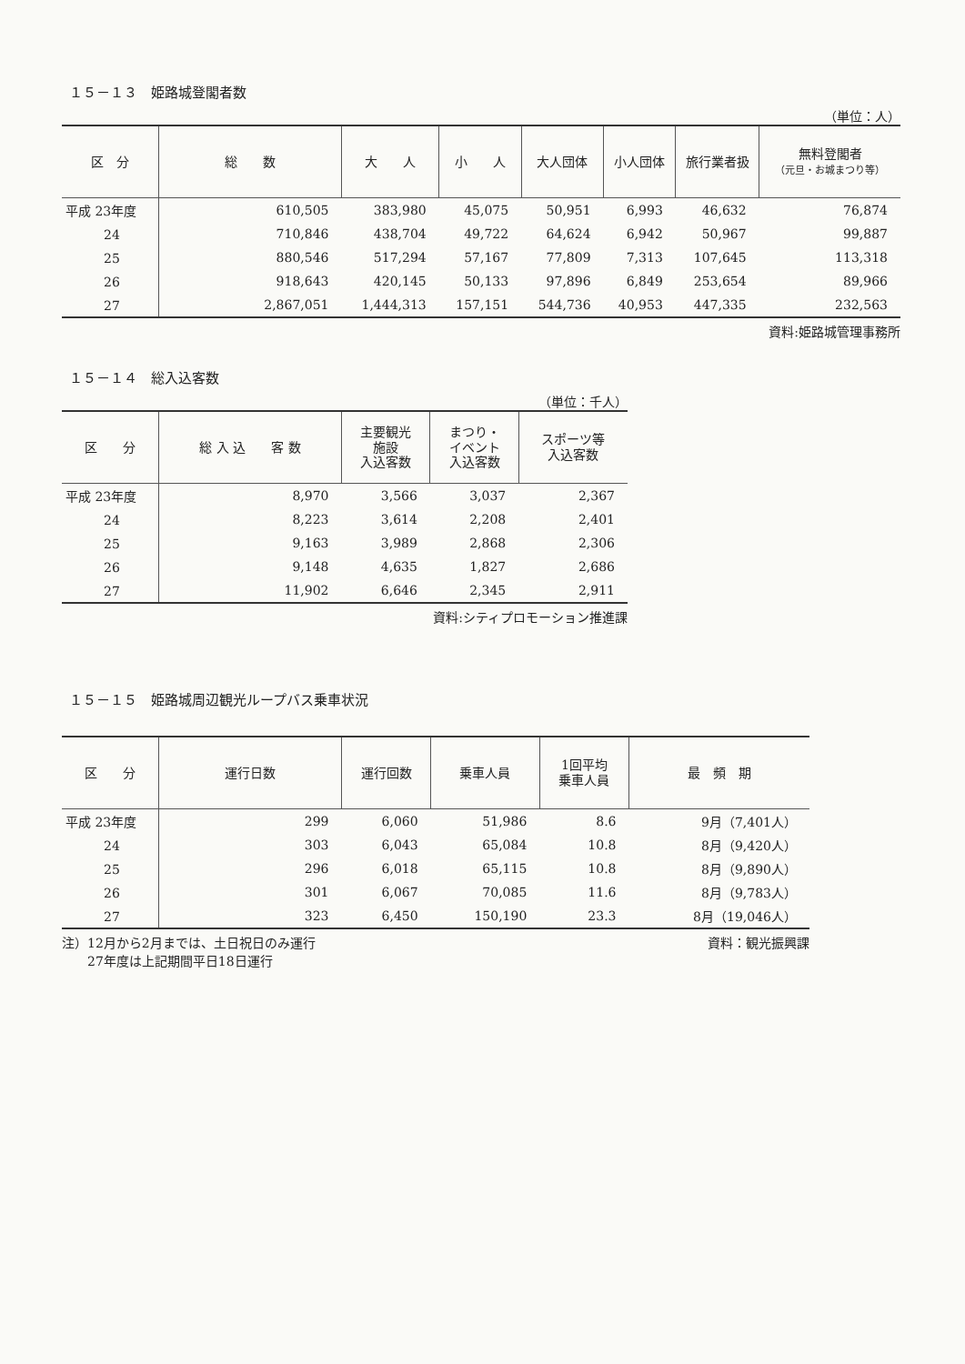１５－１３　姫路城登閣者数
（単位：人）
| 区 分 | 総 数 | 大 人 | 小 人 | 大人団体 | 小人団体 | 旅行業者扱 | 無料登閣者 （元旦・お城まつり等） |
| --- | --- | --- | --- | --- | --- | --- | --- |
| 平成 23年度 | 610,505 | 383,980 | 45,075 | 50,951 | 6,993 | 46,632 | 76,874 |
| 24 | 710,846 | 438,704 | 49,722 | 64,624 | 6,942 | 50,967 | 99,887 |
| 25 | 880,546 | 517,294 | 57,167 | 77,809 | 7,313 | 107,645 | 113,318 |
| 26 | 918,643 | 420,145 | 50,133 | 97,896 | 6,849 | 253,654 | 89,966 |
| 27 | 2,867,051 | 1,444,313 | 157,151 | 544,736 | 40,953 | 447,335 | 232,563 |
資料:姫路城管理事務所
１５－１４　総入込客数
（単位：千人）
| 区 分 | 総 入 込 客 数 | 主要観光 施設 入込客数 | まつり・ イベント 入込客数 | スポーツ等 入込客数 |
| --- | --- | --- | --- | --- |
| 平成 23年度 | 8,970 | 3,566 | 3,037 | 2,367 |
| 24 | 8,223 | 3,614 | 2,208 | 2,401 |
| 25 | 9,163 | 3,989 | 2,868 | 2,306 |
| 26 | 9,148 | 4,635 | 1,827 | 2,686 |
| 27 | 11,902 | 6,646 | 2,345 | 2,911 |
資料:シティプロモーション推進課
１５－１５　姫路城周辺観光ループバス乗車状況
| 区 分 | 運行日数 | 運行回数 | 乗車人員 | 1回平均 乗車人員 | 最 頻 期 |
| --- | --- | --- | --- | --- | --- |
| 平成 23年度 | 299 | 6,060 | 51,986 | 8.6 | 9月（7,401人） |
| 24 | 303 | 6,043 | 65,084 | 10.8 | 8月（9,420人） |
| 25 | 296 | 6,018 | 65,115 | 10.8 | 8月（9,890人） |
| 26 | 301 | 6,067 | 70,085 | 11.6 | 8月（9,783人） |
| 27 | 323 | 6,450 | 150,190 | 23.3 | 8月（19,046人） |
注）12月から2月までは、土日祝日のみ運行
　　27年度は上記期間平日18日運行
資料：観光振興課